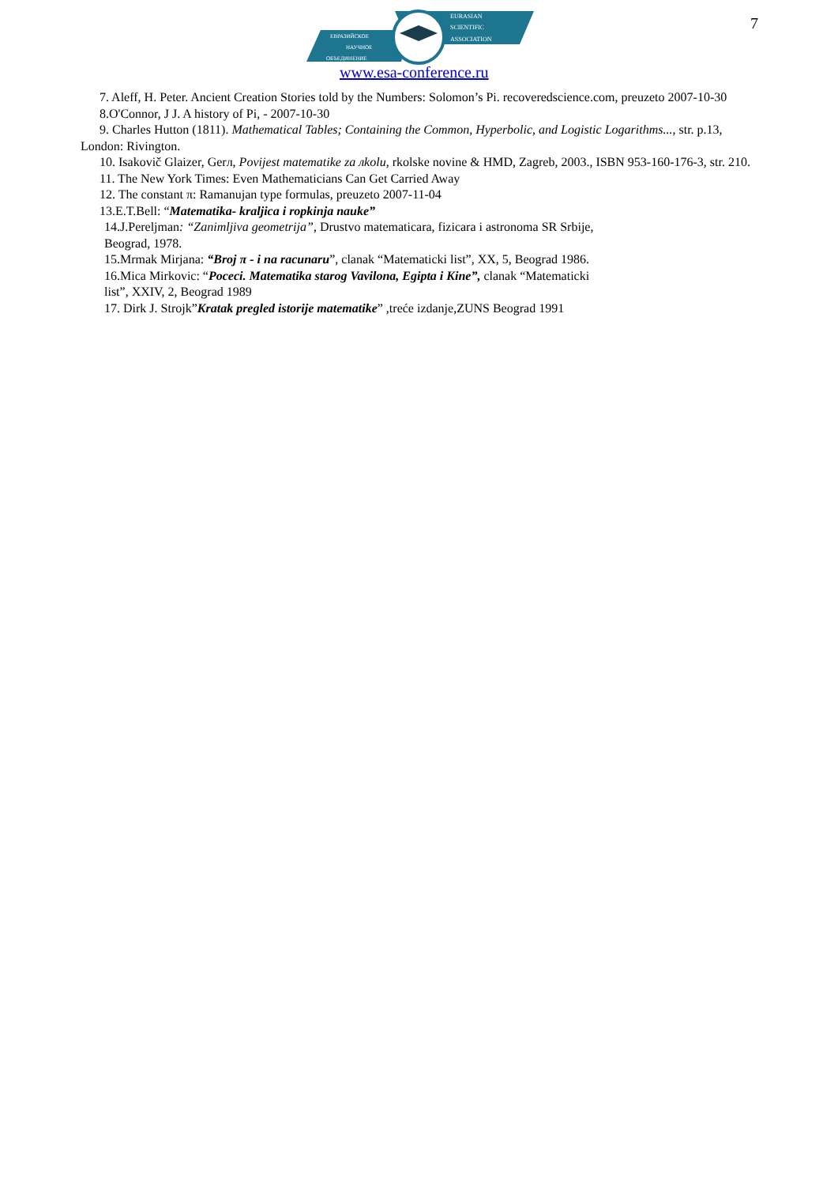EURASIAN
SCIENTIFIC
ASSOCIATION
ЕВРАЗИЙСКОЕ
НАУЧНОЕ
ОБЪЕДИНЕНИЕ
www.esa-conference.ru
7
7. Aleff, H. Peter. Ancient Creation Stories told by the Numbers: Solomon’s Pi. recoveredscience.com, preuzeto 2007-10-30
8.O'Connor, J J. A history of Pi, - 2007-10-30
9. Charles Hutton (1811). Mathematical Tables; Containing the Common, Hyperbolic, and Logistic Logarithms..., str. p.13, London: Rivington.
10. Isakovič Glaizer, Gerл, Povijest matematike za лkolu, rkolske novine & HMD, Zagreb, 2003., ISBN 953-160-176-3, str. 210.
11. The New York Times: Even Mathematicians Can Get Carried Away
12. The constant π: Ramanujan type formulas, preuzeto 2007-11-04
13.E.T.Bell: “Matematika- kraljica i ropkinja nauke”
14.J.Pereljman: “Zanimljiva geometrija”, Drustvo matematicara, fizicara i astronoma SR Srbije,
Beograd, 1978.
15.Mrmak Mirjana: “Broj π - i na racunaru”, clanak “Matematicki list”, XX, 5, Beograd 1986.
16.Mica Mirkovic: “Poceci. Matematika starog Vavilona, Egipta i Kine”, clanak “Matematicki
list”, XXIV, 2, Beograd 1989
17. Dirk J. Strojk”Kratak pregled istorije matematike” ,treće izdanje,ZUNS Beograd 1991